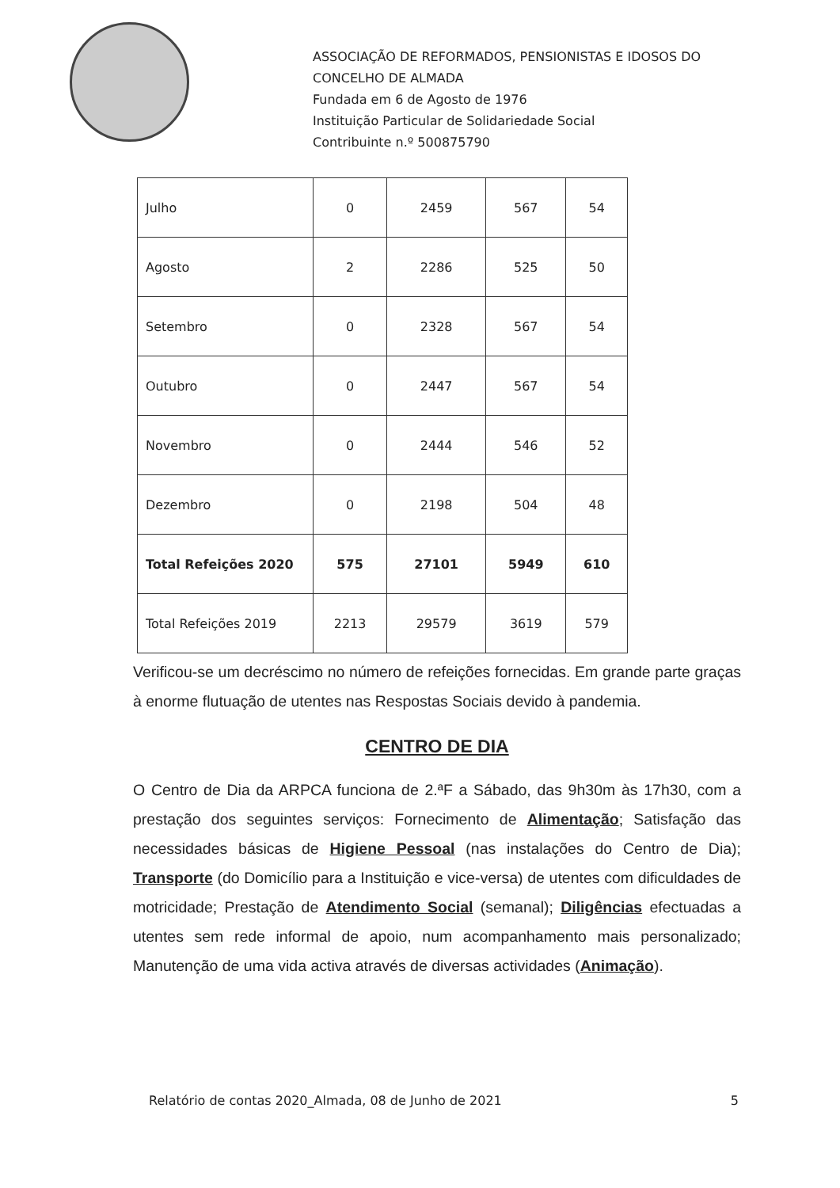ASSOCIAÇÃO DE REFORMADOS, PENSIONISTAS E IDOSOS DO
CONCELHO DE ALMADA
Fundada em 6 de Agosto de 1976
Instituição Particular de Solidariedade Social
Contribuinte n.º 500875790
| Julho | 0 | 2459 | 567 | 54 |
| Agosto | 2 | 2286 | 525 | 50 |
| Setembro | 0 | 2328 | 567 | 54 |
| Outubro | 0 | 2447 | 567 | 54 |
| Novembro | 0 | 2444 | 546 | 52 |
| Dezembro | 0 | 2198 | 504 | 48 |
| Total Refeições 2020 | 575 | 27101 | 5949 | 610 |
| Total Refeições 2019 | 2213 | 29579 | 3619 | 579 |
Verificou-se um decréscimo no número de refeições fornecidas. Em grande parte graças à enorme flutuação de utentes nas Respostas Sociais devido à pandemia.
CENTRO DE DIA
O Centro de Dia da ARPCA funciona de 2.ªF a Sábado, das 9h30m às 17h30, com a prestação dos seguintes serviços: Fornecimento de Alimentação; Satisfação das necessidades básicas de Higiene Pessoal (nas instalações do Centro de Dia); Transporte (do Domicílio para a Instituição e vice-versa) de utentes com dificuldades de motricidade; Prestação de Atendimento Social (semanal); Diligências efectuadas a utentes sem rede informal de apoio, num acompanhamento mais personalizado; Manutenção de uma vida activa através de diversas actividades (Animação).
Relatório de contas 2020_Almada, 08 de Junho de 2021 5